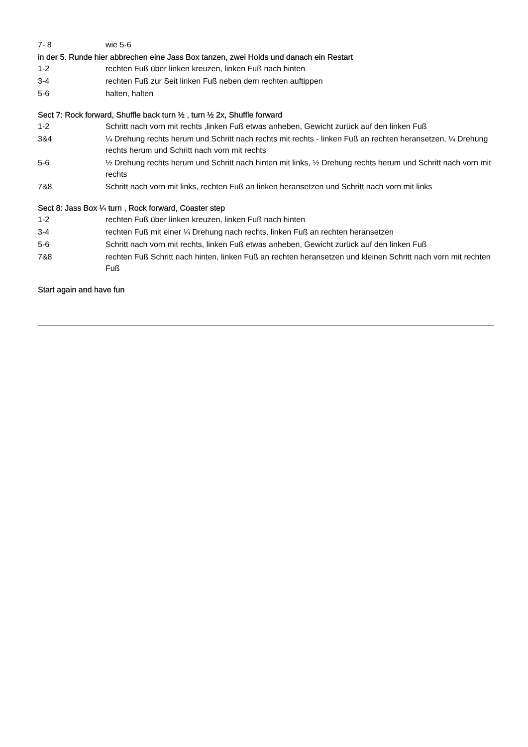7- 8 wie 5-6
in der 5. Runde hier abbrechen eine Jass Box tanzen, zwei Holds und danach ein Restart
1-2 rechten Fuß über linken kreuzen, linken Fuß nach hinten
3-4 rechten Fuß zur Seit linken Fuß neben dem rechten auftippen
5-6 halten, halten
Sect 7: Rock forward, Shuffle back turn ½ , turn ½ 2x, Shuffle forward
1-2 Schritt nach vorn mit rechts ,linken Fuß etwas anheben, Gewicht zurück auf den linken Fuß
3&4 ¼ Drehung rechts herum und Schritt nach rechts mit rechts - linken Fuß an rechten heransetzen, ¼ Drehung rechts herum und Schritt nach vorn mit rechts
5-6 ½ Drehung rechts herum und Schritt nach hinten mit links, ½ Drehung rechts herum und Schritt nach vorn mit rechts
7&8 Schritt nach vorn mit links, rechten Fuß an linken heransetzen und Schritt nach vorn mit links
Sect 8: Jass Box ¼ turn , Rock forward, Coaster step
1-2 rechten Fuß über linken kreuzen, linken Fuß nach hinten
3-4 rechten Fuß mit einer ¼ Drehung nach rechts, linken Fuß an rechten heransetzen
5-6 Schritt nach vorn mit rechts, linken Fuß etwas anheben, Gewicht zurück auf den linken Fuß
7&8 rechten Fuß Schritt nach hinten, linken Fuß an rechten heransetzen und kleinen Schritt nach vorn mit rechten Fuß
Start again and have fun